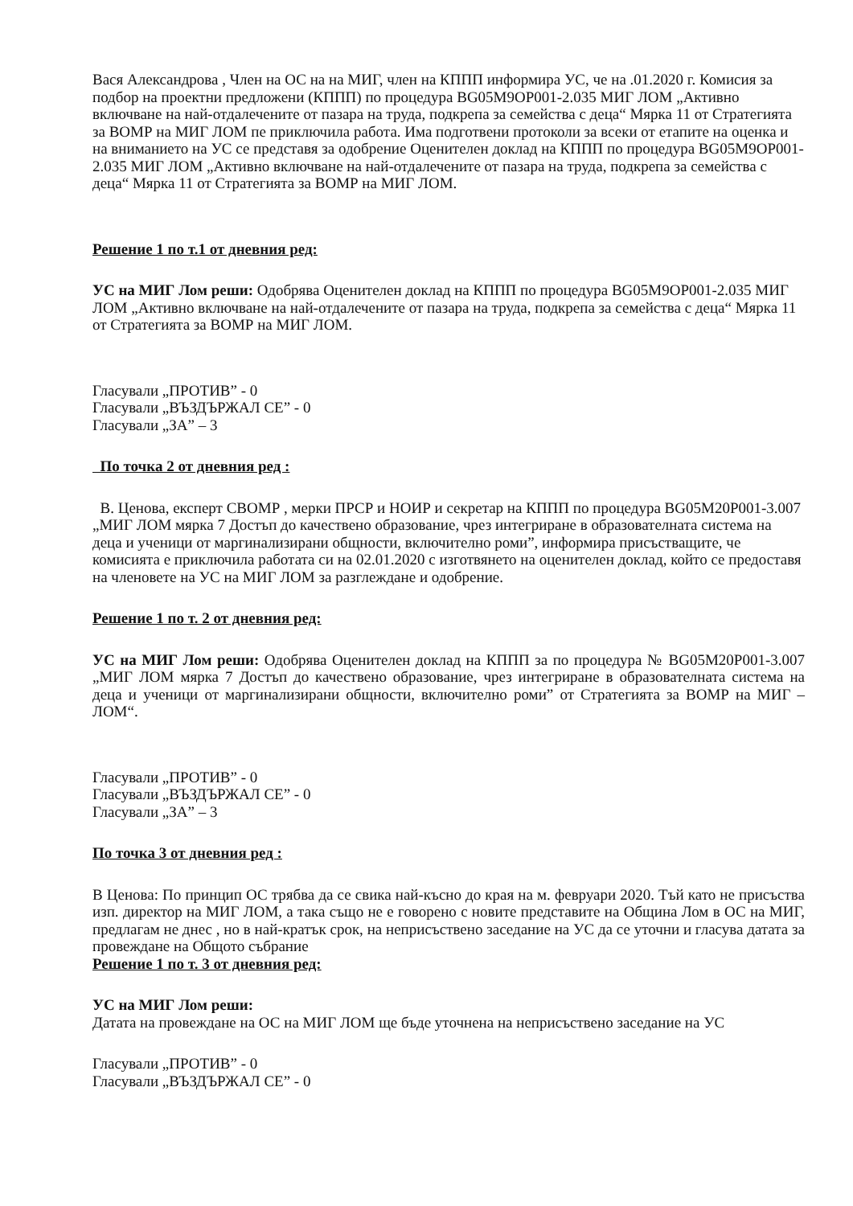Вася Александрова , Член на ОС на на МИГ, член на КППП информира УС, че на .01.2020 г. Комисия за подбор на проектни предложени (КППП) по процедура BG05M9OP001-2.035 МИГ ЛОМ „Активно включване на най-отдалечените от пазара на труда, подкрепа за семейства с деца“ Мярка 11 от Стратегията за ВОМР на МИГ ЛОМ пе приключила работа. Има подготвени протоколи за всеки от етапите на оценка и на вниманието на УС се представя за одобрение Оценителен доклад на КППП по процедура BG05M9OP001-2.035 МИГ ЛОМ „Активно включване на най-отдалечените от пазара на труда, подкрепа за семейства с деца“ Мярка 11 от Стратегията за ВОМР на МИГ ЛОМ.
Решение 1 по т.1 от дневния ред:
УС на МИГ Лом реши: Одобрява Оценителен доклад на КППП по процедура BG05M9OP001-2.035 МИГ ЛОМ „Активно включване на най-отдалечените от пазара на труда, подкрепа за семейства с деца“ Мярка 11 от Стратегията за ВОМР на МИГ ЛОМ.
Гласували „ПРОТИВ” - 0
Гласували „ВЪЗДЪРЖАЛ СЕ” - 0
Гласували „ЗА” – 3
По точка 2 от дневния ред :
В. Ценова, експерт СВОМР , мерки ПРСР и НОИР и секретар на КППП по процедура BG05M20P001-3.007 „МИГ ЛОМ мярка 7 Достъп до качествено образование, чрез интегриране в образователната система на деца и ученици от маргинализирани общности, включително роми”, информира присъстващите, че комисията е приключила работата си на 02.01.2020 с изготвянето на оценителен доклад, който се предоставя на членовете на УС на МИГ ЛОМ за разглеждане и одобрение.
Решение 1 по т. 2 от дневния ред:
УС на МИГ Лом реши: Одобрява Оценителен доклад на КППП за по процедура № BG05M20P001-3.007 „МИГ ЛОМ мярка 7 Достъп до качествено образование, чрез интегриране в образователната система на деца и ученици от маргинализирани общности, включително роми” от Стратегията за ВОМР на МИГ – ЛОМ“.
Гласували „ПРОТИВ” - 0
Гласували „ВЪЗДЪРЖАЛ СЕ” - 0
Гласували „ЗА” – 3
По точка 3 от дневния ред :
В Ценова: По принцип ОС трябва да се свика най-късно до края на м. февруари 2020. Тъй като не присъства изп. директор на МИГ ЛОМ, а така също не е говорено с новите представите на Община Лом в ОС на МИГ, предлагам не днес , но в най-кратък срок, на неприсъствено заседание на УС да се уточни и гласува датата за провеждане на Общото събрание
Решение 1 по т. 3 от дневния ред:
УС на МИГ Лом реши:
Датата на провеждане на ОС на МИГ ЛОМ ще бъде уточнена на неприсъствено заседание на УС
Гласували „ПРОТИВ” - 0
Гласували „ВЪЗДЪРЖАЛ СЕ” - 0